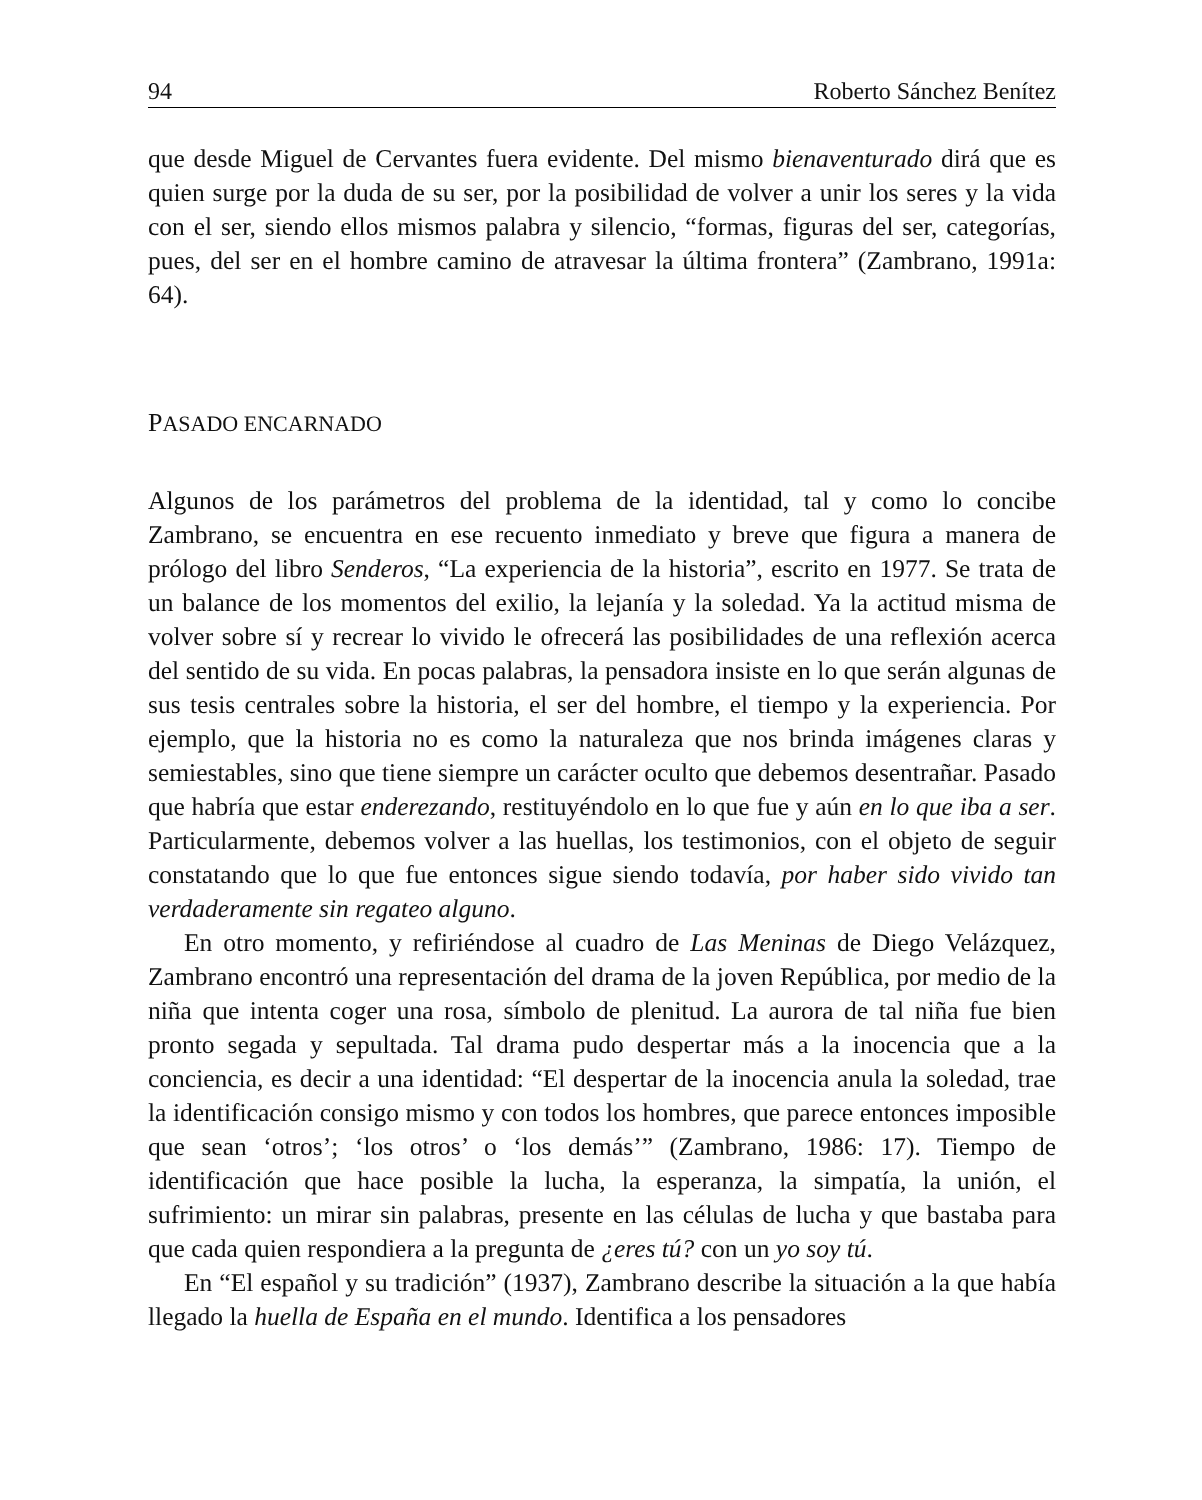94 Roberto Sánchez Benítez
que desde Miguel de Cervantes fuera evidente. Del mismo bienaventurado dirá que es quien surge por la duda de su ser, por la posibilidad de volver a unir los seres y la vida con el ser, siendo ellos mismos palabra y silencio, “formas, figuras del ser, categorías, pues, del ser en el hombre camino de atravesar la última frontera” (Zambrano, 1991a: 64).
PASADO ENCARNADO
Algunos de los parámetros del problema de la identidad, tal y como lo concibe Zambrano, se encuentra en ese recuento inmediato y breve que figura a manera de prólogo del libro Senderos, “La experiencia de la historia”, escrito en 1977. Se trata de un balance de los momentos del exilio, la lejanía y la soledad. Ya la actitud misma de volver sobre sí y recrear lo vivido le ofrecerá las posibilidades de una reflexión acerca del sentido de su vida. En pocas palabras, la pensadora insiste en lo que serán algunas de sus tesis centrales sobre la historia, el ser del hombre, el tiempo y la experiencia. Por ejemplo, que la historia no es como la naturaleza que nos brinda imágenes claras y semiestables, sino que tiene siempre un carácter oculto que debemos desentrañar. Pasado que habría que estar enderezando, restituyéndolo en lo que fue y aún en lo que iba a ser. Particularmente, debemos volver a las huellas, los testimonios, con el objeto de seguir constatando que lo que fue entonces sigue siendo todavía, por haber sido vivido tan verdaderamente sin regateo alguno.
En otro momento, y refiriéndose al cuadro de Las Meninas de Diego Velázquez, Zambrano encontró una representación del drama de la joven República, por medio de la niña que intenta coger una rosa, símbolo de plenitud. La aurora de tal niña fue bien pronto segada y sepultada. Tal drama pudo despertar más a la inocencia que a la conciencia, es decir a una identidad: “El despertar de la inocencia anula la soledad, trae la identificación consigo mismo y con todos los hombres, que parece entonces imposible que sean ‘otros’; ‘los otros’ o ‘los demás’” (Zambrano, 1986: 17). Tiempo de identificación que hace posible la lucha, la esperanza, la simpatía, la unión, el sufrimiento: un mirar sin palabras, presente en las células de lucha y que bastaba para que cada quien respondiera a la pregunta de ¿eres tú? con un yo soy tú.
En “El español y su tradición” (1937), Zambrano describe la situación a la que había llegado la huella de España en el mundo. Identifica a los pensadores